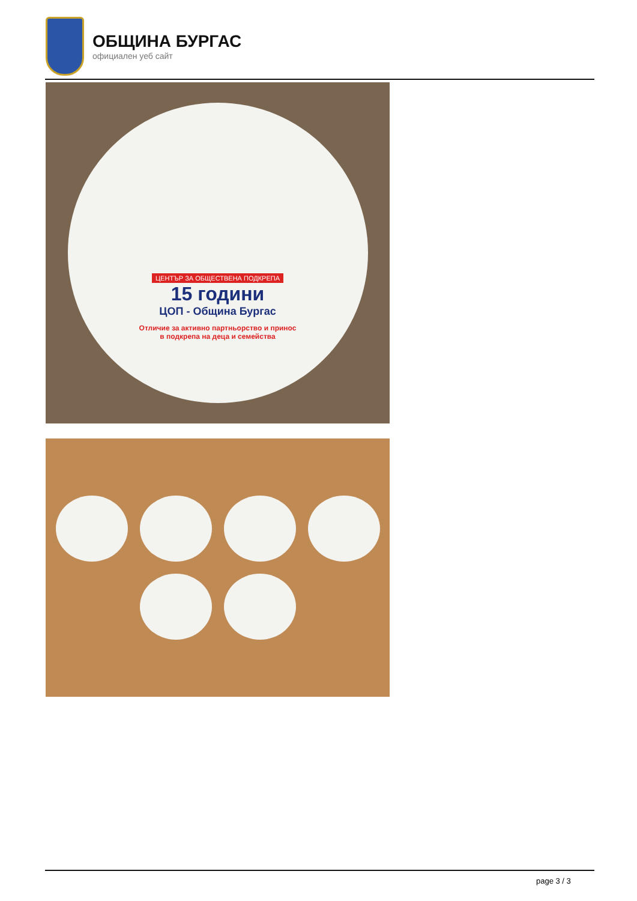ОБЩИНА БУРГАС
официален уеб сайт
ЦЕНТЪР ЗА ОБЩЕСТВЕНА ПОДКРЕПА
15 години
ЦОП - Община Бургас
Отличие за активно партньорство и принос
в подкрепа на деца и семейства
page 3 / 3